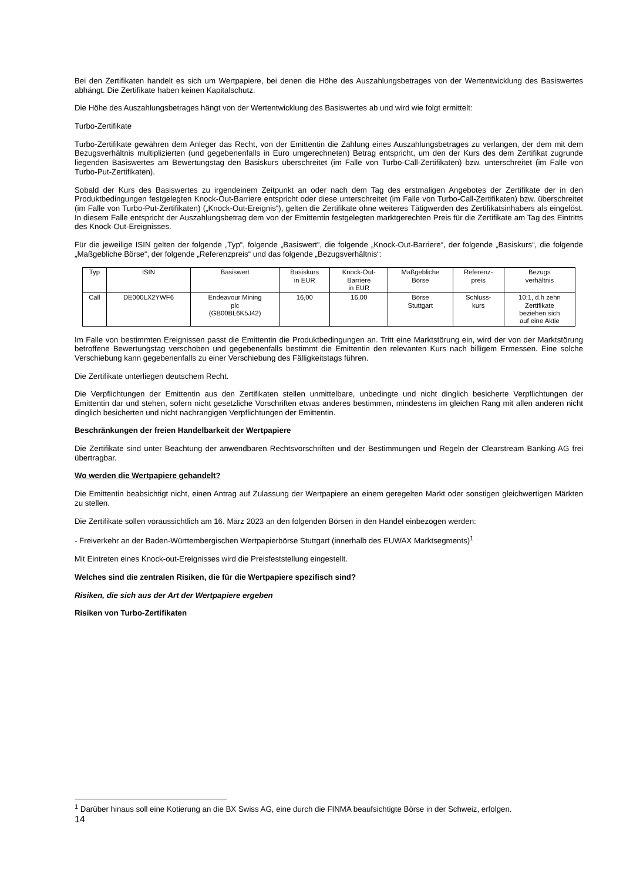Bei den Zertifikaten handelt es sich um Wertpapiere, bei denen die Höhe des Auszahlungsbetrages von der Wertentwicklung des Basiswertes abhängt. Die Zertifikate haben keinen Kapitalschutz.
Die Höhe des Auszahlungsbetrages hängt von der Wertentwicklung des Basiswertes ab und wird wie folgt ermittelt:
Turbo-Zertifikate
Turbo-Zertifikate gewähren dem Anleger das Recht, von der Emittentin die Zahlung eines Auszahlungsbetrages zu verlangen, der dem mit dem Bezugsverhältnis multiplizierten (und gegebenenfalls in Euro umgerechneten) Betrag entspricht, um den der Kurs des dem Zertifikat zugrunde liegenden Basiswertes am Bewertungstag den Basiskurs überschreitet (im Falle von Turbo-Call-Zertifikaten) bzw. unterschreitet (im Falle von Turbo-Put-Zertifikaten).
Sobald der Kurs des Basiswertes zu irgendeinem Zeitpunkt an oder nach dem Tag des erstmaligen Angebotes der Zertifikate der in den Produktbedingungen festgelegten Knock-Out-Barriere entspricht oder diese unterschreitet (im Falle von Turbo-Call-Zertifikaten) bzw. überschreitet (im Falle von Turbo-Put-Zertifikaten) („Knock-Out-Ereignis“), gelten die Zertifikate ohne weiteres Tätigwerden des Zertifikatsinhabers als eingelöst. In diesem Falle entspricht der Auszahlungsbetrag dem von der Emittentin festgelegten marktgerechten Preis für die Zertifikate am Tag des Eintritts des Knock-Out-Ereignisses.
Für die jeweilige ISIN gelten der folgende „Typ“, folgende „Basiswert“, die folgende „Knock-Out-Barriere“, der folgende „Basiskurs“, die folgende „Maßgebliche Börse“, der folgende „Referenzpreis“ und das folgende „Bezugsverhältnis“:
| Typ | ISIN | Basiswert | Basiskurs in EUR | Knock-Out- Barriere in EUR | Maßgebliche Börse | Referenz- preis | Bezugs verhältnis |
| --- | --- | --- | --- | --- | --- | --- | --- |
| Call | DE000LX2YWF6 | Endeavour Mining plc (GB00BL6K5J42) | 16,00 | 16,00 | Börse Stuttgart | Schluss- kurs | 10:1, d.h zehn Zertifikate beziehen sich auf eine Aktie |
Im Falle von bestimmten Ereignissen passt die Emittentin die Produktbedingungen an. Tritt eine Marktstörung ein, wird der von der Marktstörung betroffene Bewertungstag verschoben und gegebenenfalls bestimmt die Emittentin den relevanten Kurs nach billigem Ermessen. Eine solche Verschiebung kann gegebenenfalls zu einer Verschiebung des Fälligkeitstags führen.
Die Zertifikate unterliegen deutschem Recht.
Die Verpflichtungen der Emittentin aus den Zertifikaten stellen unmittelbare, unbedingte und nicht dinglich besicherte Verpflichtungen der Emittentin dar und stehen, sofern nicht gesetzliche Vorschriften etwas anderes bestimmen, mindestens im gleichen Rang mit allen anderen nicht dinglich besicherten und nicht nachrangigen Verpflichtungen der Emittentin.
Beschränkungen der freien Handelbarkeit der Wertpapiere
Die Zertifikate sind unter Beachtung der anwendbaren Rechtsvorschriften und der Bestimmungen und Regeln der Clearstream Banking AG frei übertragbar.
Wo werden die Wertpapiere gehandelt?
Die Emittentin beabsichtigt nicht, einen Antrag auf Zulassung der Wertpapiere an einem geregelten Markt oder sonstigen gleichwertigen Märkten zu stellen.
Die Zertifikate sollen voraussichtlich am 16. März 2023 an den folgenden Börsen in den Handel einbezogen werden:
- Freiverkehr an der Baden-Württembergischen Wertpapierbörse Stuttgart (innerhalb des EUWAX Marktsegments)<sup>1</sup>
Mit Eintreten eines Knock-out-Ereignisses wird die Preisfeststellung eingestellt.
Welches sind die zentralen Risiken, die für die Wertpapiere spezifisch sind?
Risiken, die sich aus der Art der Wertpapiere ergeben
Risiken von Turbo-Zertifikaten
<sup>1</sup> Darüber hinaus soll eine Kotierung an die BX Swiss AG, eine durch die FINMA beaufsichtigte Börse in der Schweiz, erfolgen.
14